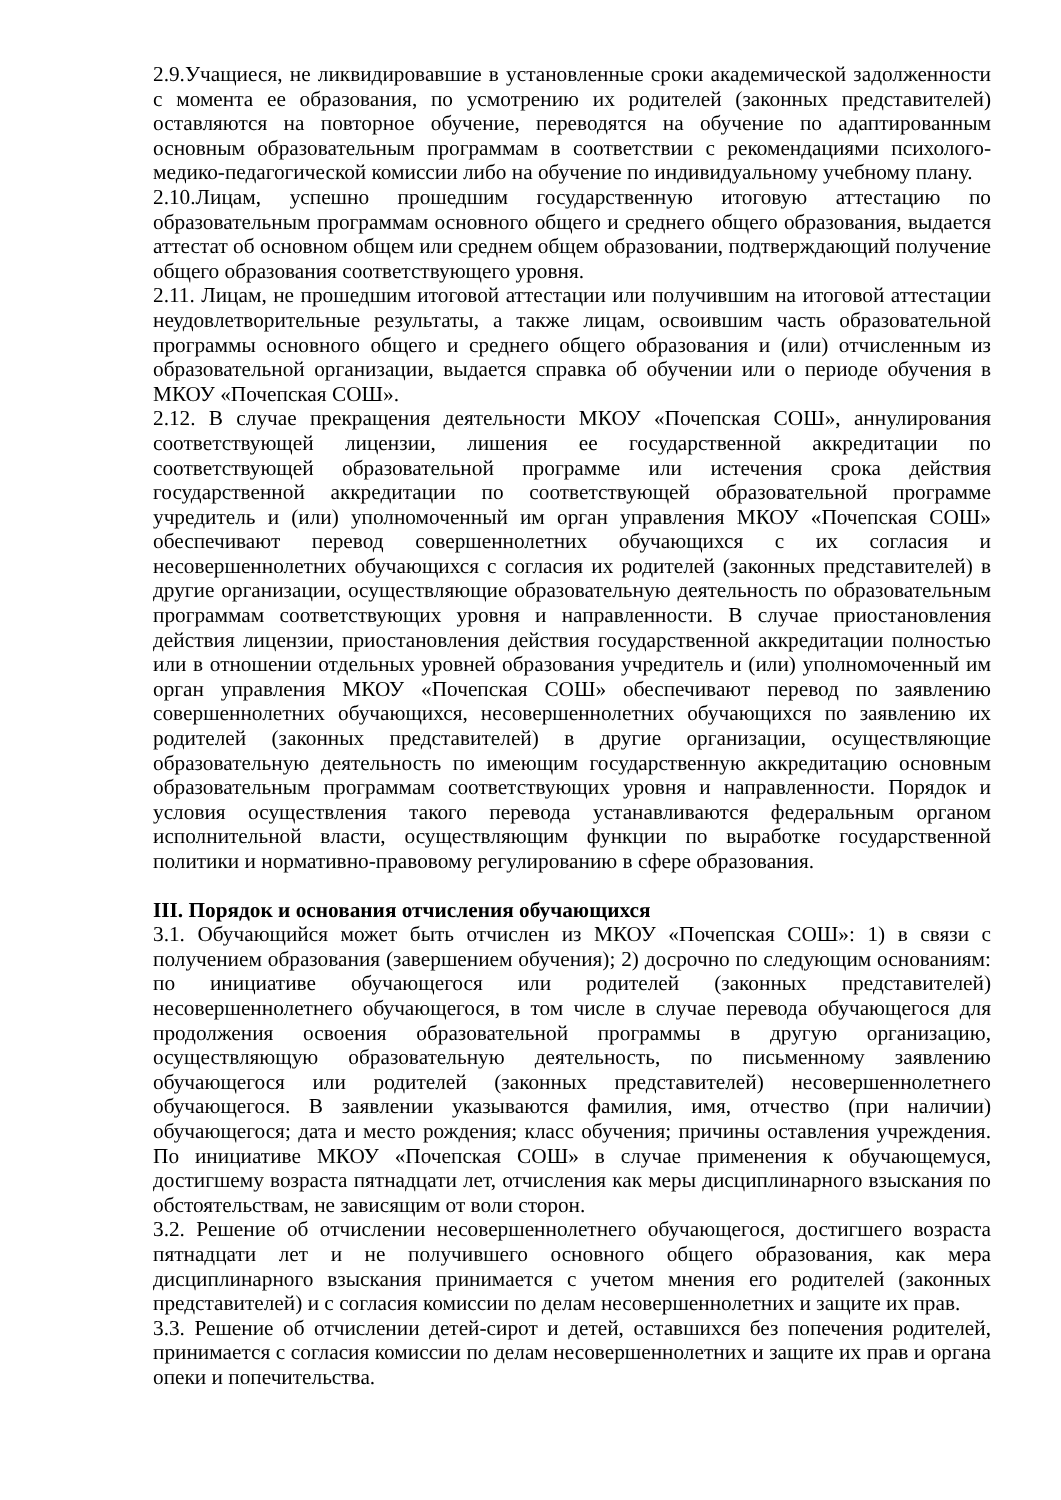2.9.Учащиеся, не ликвидировавшие в установленные сроки академической задолженности с момента ее образования, по усмотрению их родителей (законных представителей) оставляются на повторное обучение, переводятся на обучение по адаптированным основным образовательным программам в соответствии с рекомендациями психолого-медико-педагогической комиссии либо на обучение по индивидуальному учебному плану.
2.10.Лицам, успешно прошедшим государственную итоговую аттестацию по образовательным программам основного общего и среднего общего образования, выдается аттестат об основном общем или среднем общем образовании, подтверждающий получение общего образования соответствующего уровня.
2.11. Лицам, не прошедшим итоговой аттестации или получившим на итоговой аттестации неудовлетворительные результаты, а также лицам, освоившим часть образовательной программы основного общего и среднего общего образования и (или) отчисленным из образовательной организации, выдается справка об обучении или о периоде обучения в МКОУ «Почепская СОШ».
2.12. В случае прекращения деятельности МКОУ «Почепская СОШ», аннулирования соответствующей лицензии, лишения ее государственной аккредитации по соответствующей образовательной программе или истечения срока действия государственной аккредитации по соответствующей образовательной программе учредитель и (или) уполномоченный им орган управления МКОУ «Почепская СОШ» обеспечивают перевод совершеннолетних обучающихся с их согласия и несовершеннолетних обучающихся с согласия их родителей (законных представителей) в другие организации, осуществляющие образовательную деятельность по образовательным программам соответствующих уровня и направленности. В случае приостановления действия лицензии, приостановления действия государственной аккредитации полностью или в отношении отдельных уровней образования учредитель и (или) уполномоченный им орган управления МКОУ «Почепская СОШ» обеспечивают перевод по заявлению совершеннолетних обучающихся, несовершеннолетних обучающихся по заявлению их родителей (законных представителей) в другие организации, осуществляющие образовательную деятельность по имеющим государственную аккредитацию основным образовательным программам соответствующих уровня и направленности. Порядок и условия осуществления такого перевода устанавливаются федеральным органом исполнительной власти, осуществляющим функции по выработке государственной политики и нормативно-правовому регулированию в сфере образования.
III. Порядок и основания отчисления обучающихся
3.1. Обучающийся может быть отчислен из МКОУ «Почепская СОШ»: 1) в связи с получением образования (завершением обучения); 2) досрочно по следующим основаниям: по инициативе обучающегося или родителей (законных представителей) несовершеннолетнего обучающегося, в том числе в случае перевода обучающегося для продолжения освоения образовательной программы в другую организацию, осуществляющую образовательную деятельность, по письменному заявлению обучающегося или родителей (законных представителей) несовершеннолетнего обучающегося. В заявлении указываются фамилия, имя, отчество (при наличии) обучающегося; дата и место рождения; класс обучения; причины оставления учреждения. По инициативе МКОУ «Почепская СОШ» в случае применения к обучающемуся, достигшему возраста пятнадцати лет, отчисления как меры дисциплинарного взыскания по обстоятельствам, не зависящим от воли сторон.
3.2. Решение об отчислении несовершеннолетнего обучающегося, достигшего возраста пятнадцати лет и не получившего основного общего образования, как мера дисциплинарного взыскания принимается с учетом мнения его родителей (законных представителей) и с согласия комиссии по делам несовершеннолетних и защите их прав.
3.3. Решение об отчислении детей-сирот и детей, оставшихся без попечения родителей, принимается с согласия комиссии по делам несовершеннолетних и защите их прав и органа опеки и попечительства.